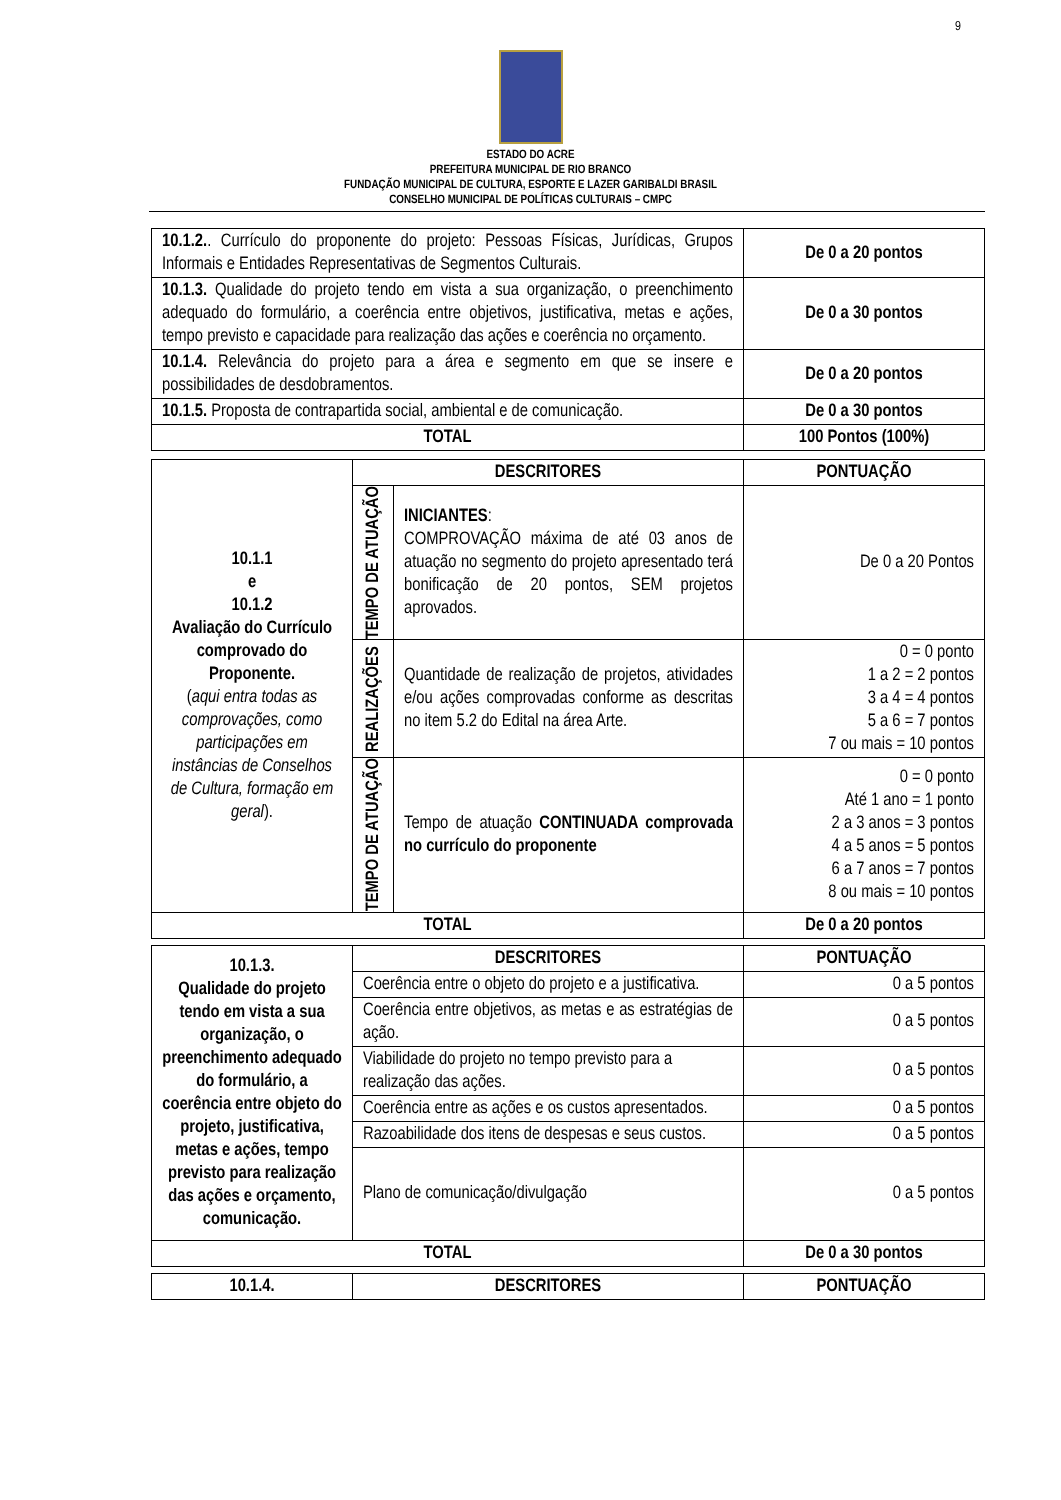9
ESTADO DO ACRE
PREFEITURA MUNICIPAL DE RIO BRANCO
FUNDAÇÃO MUNICIPAL DE CULTURA, ESPORTE E LAZER GARIBALDI BRASIL
CONSELHO MUNICIPAL DE POLÍTICAS CULTURAIS – CMPC
| 10.1.2. . Currículo do proponente do projeto: Pessoas Físicas, Jurídicas, Grupos Informais e Entidades Representativas de Segmentos Culturais. | De 0 a 20 pontos |
| 10.1.3. Qualidade do projeto tendo em vista a sua organização, o preenchimento adequado do formulário, a coerência entre objetivos, justificativa, metas e ações, tempo previsto e capacidade para realização das ações e coerência no orçamento. | De 0 a 30 pontos |
| 10.1.4. Relevância do projeto para a área e segmento em que se insere e possibilidades de desdobramentos. | De 0 a 20 pontos |
| 10.1.5. Proposta de contrapartida social, ambiental e de comunicação. | De 0 a 30 pontos |
| TOTAL | 100 Pontos (100%) |
| 10.1.1 e 10.1.2 Avaliação do Currículo comprovado do Proponente. ( aqui entra todas as comprovações, como participações em instâncias de Conselhos de Cultura, formação em geral ). | DESCRITORES | | PONTUAÇÃO |
| | TEMPO DE ATUAÇÃO | INICIANTES : COMPROVAÇÃO máxima de até 03 anos de atuação no segmento do projeto apresentado terá bonificação de 20 pontos, SEM projetos aprovados. | De 0 a 20 Pontos |
| | REALIZAÇÕES | Quantidade de realização de projetos, atividades e/ou ações comprovadas conforme as descritas no item 5.2 do Edital na área Arte. | 0 = 0 ponto 1 a 2 = 2 pontos 3 a 4 = 4 pontos 5 a 6 = 7 pontos 7 ou mais = 10 pontos |
| | TEMPO DE ATUAÇÃO | Tempo de atuação CONTINUADA comprovada no currículo do proponente | 0 = 0 ponto Até 1 ano = 1 ponto 2 a 3 anos = 3 pontos 4 a 5 anos = 5 pontos 6 a 7 anos = 7 pontos 8 ou mais = 10 pontos |
| TOTAL | | | De 0 a 20 pontos |
| 10.1.3. Qualidade do projeto tendo em vista a sua organização, o preenchimento adequado do formulário, a coerência entre objeto do projeto, justificativa, metas e ações, tempo previsto para realização das ações e orçamento, comunicação. | DESCRITORES | PONTUAÇÃO |
| | Coerência entre o objeto do projeto e a justificativa. | 0 a 5 pontos |
| | Coerência entre objetivos, as metas e as estratégias de ação. | 0 a 5 pontos |
| | Viabilidade do projeto no tempo previsto para a realização das ações. | 0 a 5 pontos |
| | Coerência entre as ações e os custos apresentados. | 0 a 5 pontos |
| | Razoabilidade dos itens de despesas e seus custos. | 0 a 5 pontos |
| | Plano de comunicação/divulgação | 0 a 5 pontos |
| TOTAL | | De 0 a 30 pontos |
| 10.1.4. | DESCRITORES | PONTUAÇÃO |